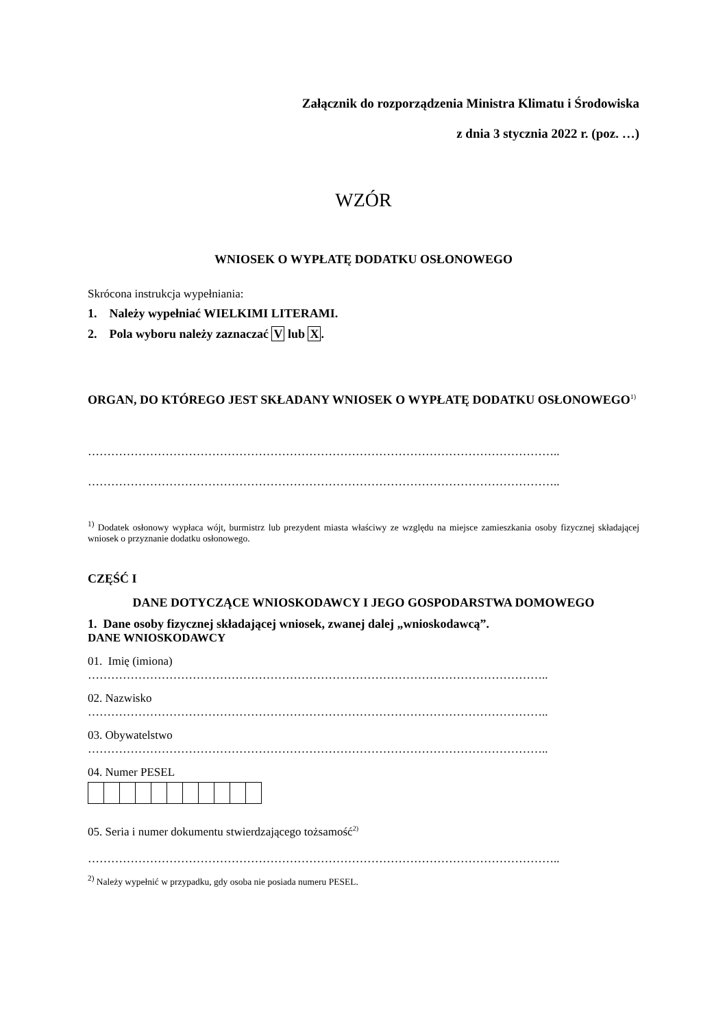Załącznik do rozporządzenia Ministra Klimatu i Środowiska
z dnia 3 stycznia 2022 r. (poz. …)
WZÓR
WNIOSEK O WYPŁATĘ DODATKU OSŁONOWEGO
Skrócona instrukcja wypełniania:
1. Należy wypełniać WIELKIMI LITERAMI.
2. Pola wyboru należy zaznaczać V lub X.
ORGAN, DO KTÓREGO JEST SKŁADANY WNIOSEK O WYPŁATĘ DODATKU OSŁONOWEGO<sup>1)</sup>
…………………………………………………………………………………………………………..
…………………………………………………………………………………………………………..
<sup>1)</sup> Dodatek osłonowy wypłaca wójt, burmistrz lub prezydent miasta właściwy ze względu na miejsce zamieszkania osoby fizycznej składającej wniosek o przyznanie dodatku osłonowego.
CZĘŚĆ I
DANE DOTYCZĄCE WNIOSKODAWCY I JEGO GOSPODARSTWA DOMOWEGO
1. Dane osoby fizycznej składającej wniosek, zwanej dalej „wnioskodawcą”.
DANE WNIOSKODAWCY
01. Imię (imiona)
………………………………………………………………………………………………………..
02. Nazwisko
………………………………………………………………………………………………………..
03. Obywatelstwo
………………………………………………………………………………………………………..
04. Numer PESEL
05. Seria i numer dokumentu stwierdzającego tożsamość<sup>2)</sup>
…………………………………………………………………………………………………………..
<sup>2)</sup> Należy wypełnić w przypadku, gdy osoba nie posiada numeru PESEL.